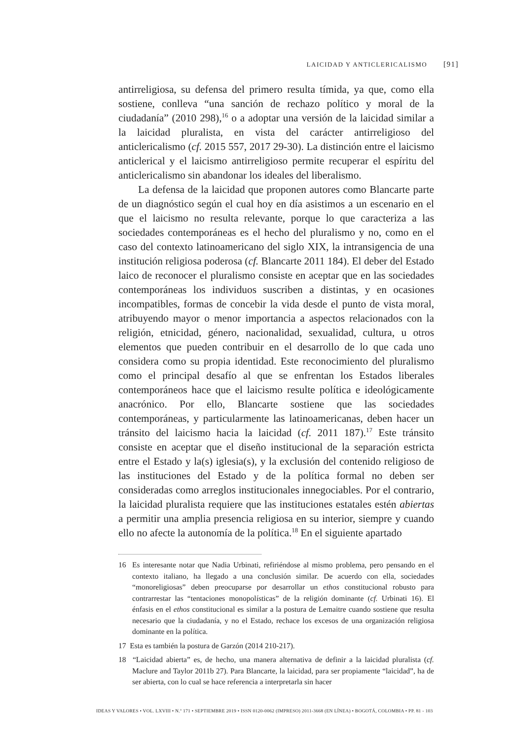LAICIDAD Y ANTICLERICALISMO [91]
antirreligiosa, su defensa del primero resulta tímida, ya que, como ella sostiene, conlleva “una sanción de rechazo político y moral de la ciudadanía” (2010 298),<sup>16</sup> o a adoptar una versión de la laicidad similar a la laicidad pluralista, en vista del carácter antirreligioso del anticlericalismo (cf. 2015 557, 2017 29-30). La distinción entre el laicismo anticlerical y el laicismo antirreligioso permite recuperar el espíritu del anticlericalismo sin abandonar los ideales del liberalismo.
La defensa de la laicidad que proponen autores como Blancarte parte de un diagnóstico según el cual hoy en día asistimos a un escenario en el que el laicismo no resulta relevante, porque lo que caracteriza a las sociedades contemporáneas es el hecho del pluralismo y no, como en el caso del contexto latinoamericano del siglo XIX, la intransigencia de una institución religiosa poderosa (cf. Blancarte 2011 184). El deber del Estado laico de reconocer el pluralismo consiste en aceptar que en las sociedades contemporáneas los individuos suscriben a distintas, y en ocasiones incompatibles, formas de concebir la vida desde el punto de vista moral, atribuyendo mayor o menor importancia a aspectos relacionados con la religión, etnicidad, género, nacionalidad, sexualidad, cultura, u otros elementos que pueden contribuir en el desarrollo de lo que cada uno considera como su propia identidad. Este reconocimiento del pluralismo como el principal desafío al que se enfrentan los Estados liberales contemporáneos hace que el laicismo resulte política e ideológicamente anacrónico. Por ello, Blancarte sostiene que las sociedades contemporáneas, y particularmente las latinoamericanas, deben hacer un tránsito del laicismo hacia la laicidad (cf. 2011 187).<sup>17</sup> Este tránsito consiste en aceptar que el diseño institucional de la separación estricta entre el Estado y la(s) iglesia(s), y la exclusión del contenido religioso de las instituciones del Estado y de la política formal no deben ser consideradas como arreglos institucionales innegociables. Por el contrario, la laicidad pluralista requiere que las instituciones estatales estén abiertas a permitir una amplia presencia religiosa en su interior, siempre y cuando ello no afecte la autonomía de la política.<sup>18</sup> En el siguiente apartado
16 Es interesante notar que Nadia Urbinati, refiriéndose al mismo problema, pero pensando en el contexto italiano, ha llegado a una conclusión similar. De acuerdo con ella, sociedades “monoreligiosas” deben preocuparse por desarrollar un ethos constitucional robusto para contrarrestar las “tentaciones monopolísticas” de la religión dominante (cf. Urbinati 16). El énfasis en el ethos constitucional es similar a la postura de Lemaitre cuando sostiene que resulta necesario que la ciudadanía, y no el Estado, rechace los excesos de una organización religiosa dominante en la política.
17 Esta es también la postura de Garzón (2014 210-217).
18 “Laicidad abierta” es, de hecho, una manera alternativa de definir a la laicidad pluralista (cf. Maclure and Taylor 2011b 27). Para Blancarte, la laicidad, para ser propiamente “laicidad”, ha de ser abierta, con lo cual se hace referencia a interpretarla sin hacer
IDEAS Y VALORES • VOL. LXVIII • N.º 171 • SEPTIEMBRE 2019 • ISSN 0120-0062 (IMPRESO) 2011-3668 (EN LÍNEA) • BOGOTÁ, COLOMBIA • PP. 81 - 103